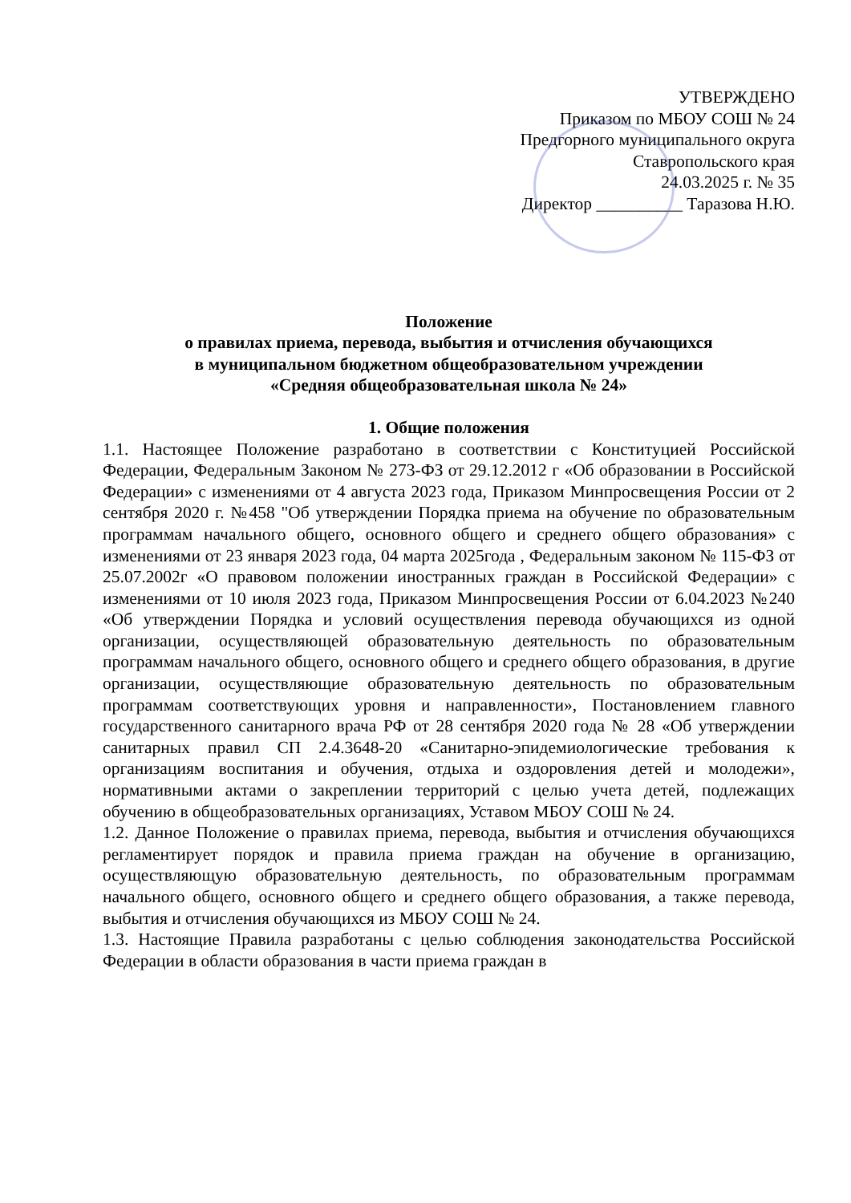УТВЕРЖДЕНО
Приказом по МБОУ СОШ № 24
Предгорного муниципального округа
Ставропольского края
24.03.2025 г. № 35
Директор __________ Таразова Н.Ю.
Положение
о правилах приема, перевода, выбытия и отчисления обучающихся
в муниципальном бюджетном общеобразовательном учреждении
«Средняя общеобразовательная школа № 24»
1. Общие положения
1.1. Настоящее Положение разработано в соответствии с Конституцией Российской Федерации, Федеральным Законом № 273-ФЗ от 29.12.2012 г «Об образовании в Российской Федерации» с изменениями от 4 августа 2023 года, Приказом Минпросвещения России от 2 сентября 2020 г. №458 "Об утверждении Порядка приема на обучение по образовательным программам начального общего, основного общего и среднего общего образования» с изменениями от 23 января 2023 года, 04 марта 2025года , Федеральным законом № 115-ФЗ от 25.07.2002г «О правовом положении иностранных граждан в Российской Федерации» с изменениями от 10 июля 2023 года, Приказом Минпросвещения России от 6.04.2023 №240 «Об утверждении Порядка и условий осуществления перевода обучающихся из одной организации, осуществляющей образовательную деятельность по образовательным программам начального общего, основного общего и среднего общего образования, в другие организации, осуществляющие образовательную деятельность по образовательным программам соответствующих уровня и направленности», Постановлением главного государственного санитарного врача РФ от 28 сентября 2020 года № 28 «Об утверждении санитарных правил СП 2.4.3648-20 «Санитарно-эпидемиологические требования к организациям воспитания и обучения, отдыха и оздоровления детей и молодежи», нормативными актами о закреплении территорий с целью учета детей, подлежащих обучению в общеобразовательных организациях, Уставом МБОУ СОШ № 24.
1.2. Данное Положение о правилах приема, перевода, выбытия и отчисления обучающихся регламентирует порядок и правила приема граждан на обучение в организацию, осуществляющую образовательную деятельность, по образовательным программам начального общего, основного общего и среднего общего образования, а также перевода, выбытия и отчисления обучающихся из МБОУ СОШ № 24.
1.3. Настоящие Правила разработаны с целью соблюдения законодательства Российской Федерации в области образования в части приема граждан в